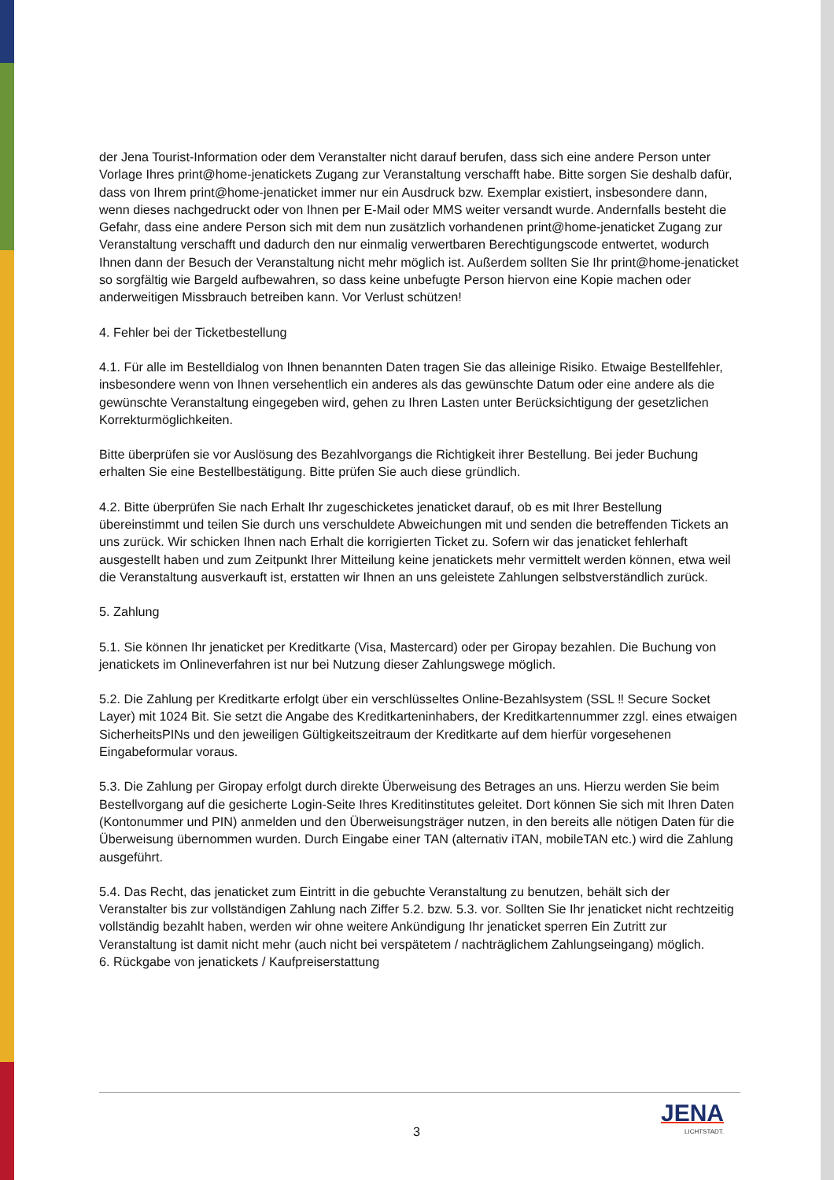der Jena Tourist-Information oder dem Veranstalter nicht darauf berufen, dass sich eine andere Person unter Vorlage Ihres print@home-jenatickets Zugang zur Veranstaltung verschafft habe. Bitte sorgen Sie deshalb dafür, dass von Ihrem print@home-jenaticket immer nur ein Ausdruck bzw. Exemplar existiert, insbesondere dann, wenn dieses nachgedruckt oder von Ihnen per E-Mail oder MMS weiter versandt wurde. Andernfalls besteht die Gefahr, dass eine andere Person sich mit dem nun zusätzlich vorhandenen print@home-jenaticket Zugang zur Veranstaltung verschafft und dadurch den nur einmalig verwertbaren Berechtigungscode entwertet, wodurch Ihnen dann der Besuch der Veranstaltung nicht mehr möglich ist. Außerdem sollten Sie Ihr print@home-jenaticket so sorgfältig wie Bargeld aufbewahren, so dass keine unbefugte Person hiervon eine Kopie machen oder anderweitigen Missbrauch betreiben kann. Vor Verlust schützen!
4. Fehler bei der Ticketbestellung
4.1. Für alle im Bestelldialog von Ihnen benannten Daten tragen Sie das alleinige Risiko. Etwaige Bestellfehler, insbesondere wenn von Ihnen versehentlich ein anderes als das gewünschte Datum oder eine andere als die gewünschte Veranstaltung eingegeben wird, gehen zu Ihren Lasten unter Berücksichtigung der gesetzlichen Korrekturmöglichkeiten.
Bitte überprüfen sie vor Auslösung des Bezahlvorgangs die Richtigkeit ihrer Bestellung. Bei jeder Buchung erhalten Sie eine Bestellbestätigung. Bitte prüfen Sie auch diese gründlich.
4.2. Bitte überprüfen Sie nach Erhalt Ihr zugeschicketes jenaticket darauf, ob es mit Ihrer Bestellung übereinstimmt und teilen Sie durch uns verschuldete Abweichungen mit und senden die betreffenden Tickets an uns zurück. Wir schicken Ihnen nach Erhalt die korrigierten Ticket zu. Sofern wir das jenaticket fehlerhaft ausgestellt haben und zum Zeitpunkt Ihrer Mitteilung keine jenatickets mehr vermittelt werden können, etwa weil die Veranstaltung ausverkauft ist, erstatten wir Ihnen an uns geleistete Zahlungen selbstverständlich zurück.
5. Zahlung
5.1. Sie können Ihr jenaticket per Kreditkarte (Visa, Mastercard) oder per Giropay bezahlen. Die Buchung von jenatickets im Onlineverfahren ist nur bei Nutzung dieser Zahlungswege möglich.
5.2. Die Zahlung per Kreditkarte erfolgt über ein verschlüsseltes Online-Bezahlsystem (SSL ‼ Secure Socket Layer) mit 1024 Bit. Sie setzt die Angabe des Kreditkarteninhabers, der Kreditkartennummer zzgl. eines etwaigen SicherheitsPINs und den jeweiligen Gültigkeitszeitraum der Kreditkarte auf dem hierfür vorgesehenen Eingabeformular voraus.
5.3. Die Zahlung per Giropay erfolgt durch direkte Überweisung des Betrages an uns. Hierzu werden Sie beim Bestellvorgang auf die gesicherte Login-Seite Ihres Kreditinstitutes geleitet. Dort können Sie sich mit Ihren Daten (Kontonummer und PIN) anmelden und den Überweisungsträger nutzen, in den bereits alle nötigen Daten für die Überweisung übernommen wurden. Durch Eingabe einer TAN (alternativ iTAN, mobileTAN etc.) wird die Zahlung ausgeführt.
5.4. Das Recht, das jenaticket zum Eintritt in die gebuchte Veranstaltung zu benutzen, behält sich der Veranstalter bis zur vollständigen Zahlung nach Ziffer 5.2. bzw. 5.3. vor. Sollten Sie Ihr jenaticket nicht rechtzeitig vollständig bezahlt haben, werden wir ohne weitere Ankündigung Ihr jenaticket sperren Ein Zutritt zur Veranstaltung ist damit nicht mehr (auch nicht bei verspätetem / nachträglichem Zahlungseingang) möglich.
6. Rückgabe von jenatickets / Kaufpreiserstattung
3 JENA
LICHTSTADT.